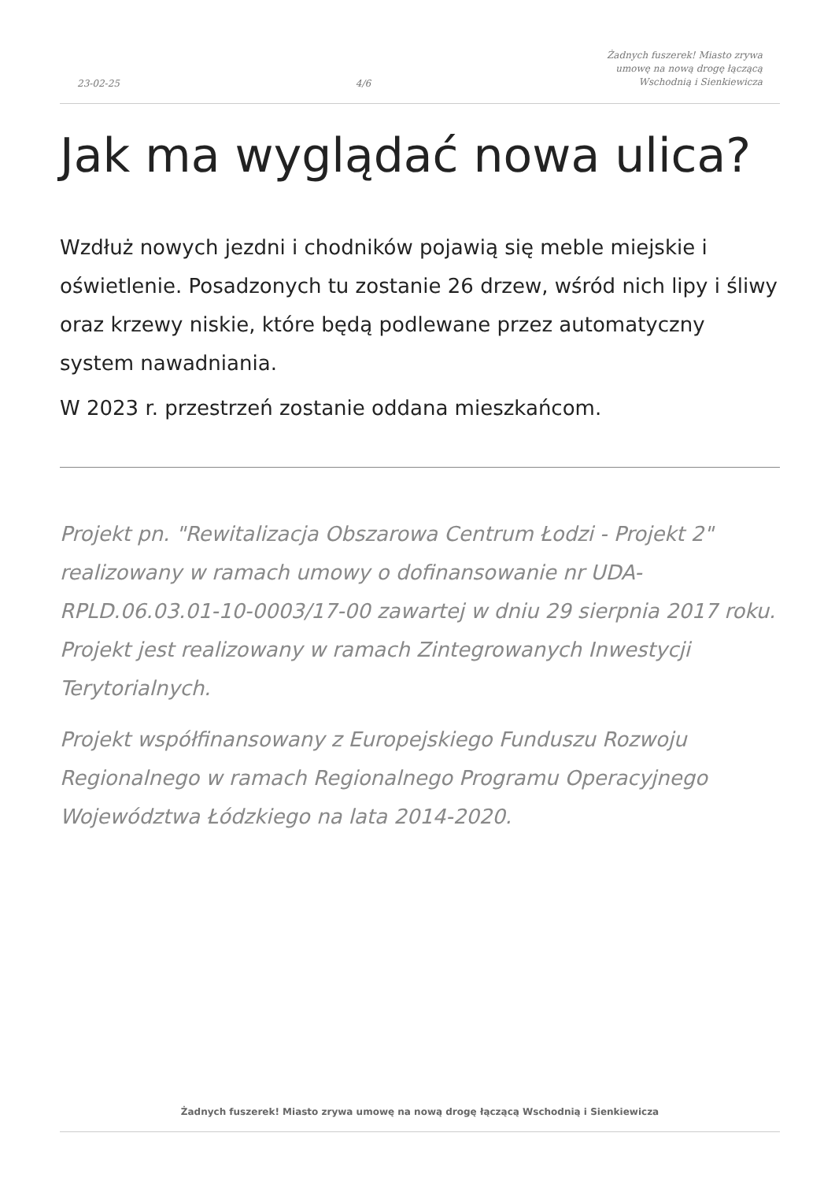23-02-25 4/6 Żadnych fuszerek! Miasto zrywa
umowę na nową drogę łączącą
Wschodnią i Sienkiewicza
Jak ma wyglądać nowa ulica?
Wzdłuż nowych jezdni i chodników pojawią się meble miejskie i oświetlenie. Posadzonych tu zostanie 26 drzew, wśród nich lipy i śliwy oraz krzewy niskie, które będą podlewane przez automatyczny system nawadniania.
W 2023 r. przestrzeń zostanie oddana mieszkańcom.
Projekt pn. "Rewitalizacja Obszarowa Centrum Łodzi - Projekt 2" realizowany w ramach umowy o dofinansowanie nr UDA-RPLD.06.03.01-10-0003/17-00 zawartej w dniu 29 sierpnia 2017 roku. Projekt jest realizowany w ramach Zintegrowanych Inwestycji Terytorialnych.
Projekt współfinansowany z Europejskiego Funduszu Rozwoju Regionalnego w ramach Regionalnego Programu Operacyjnego Województwa Łódzkiego na lata 2014-2020.
Żadnych fuszerek! Miasto zrywa umowę na nową drogę łączącą Wschodnią i Sienkiewicza